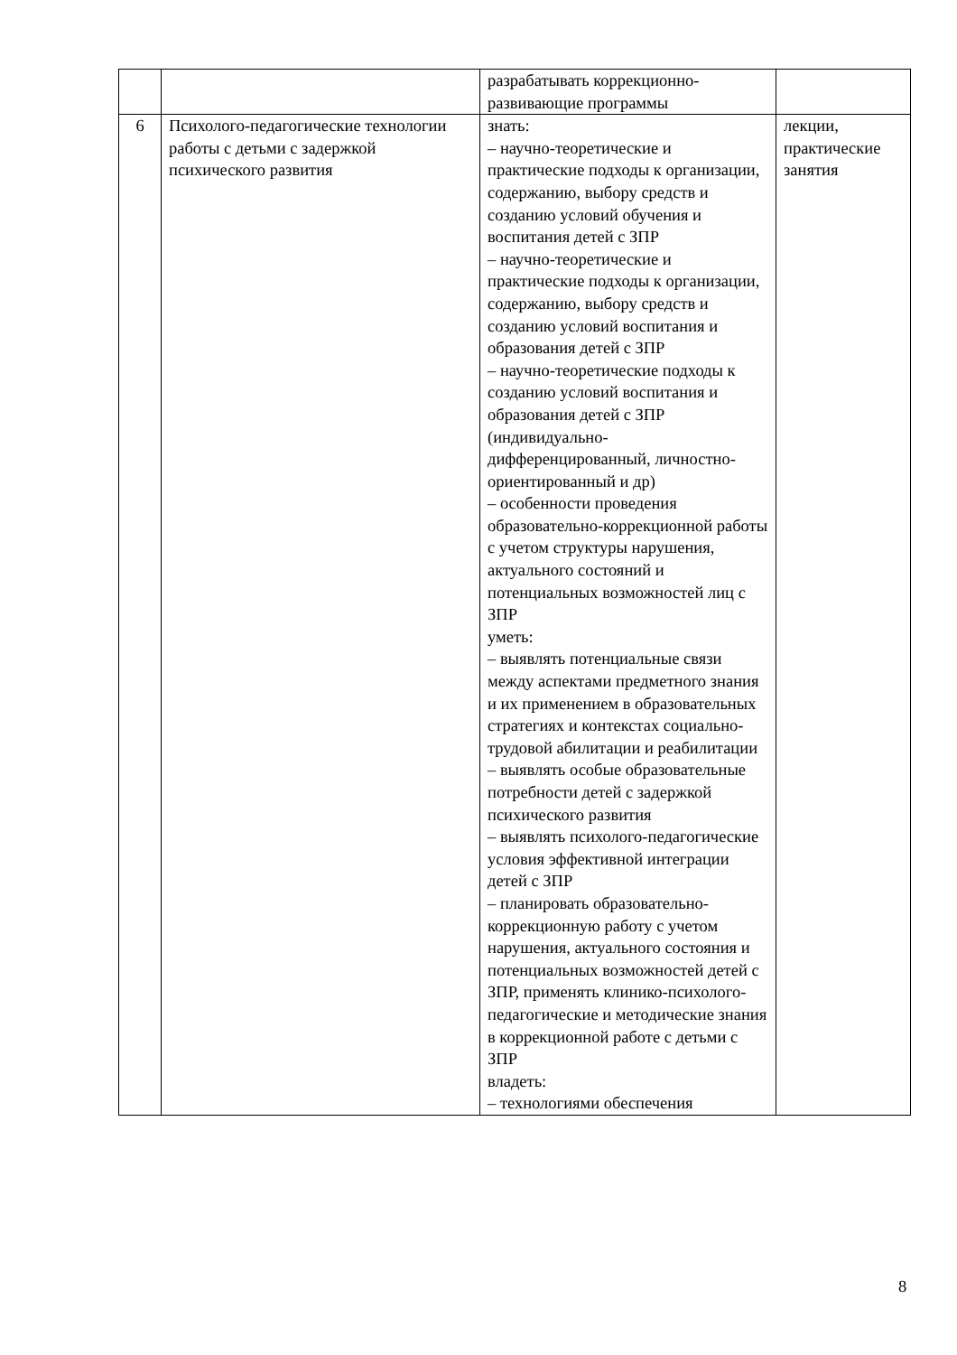| | | разрабатывать коррекционно-развивающие программы | |
| 6 | Психолого-педагогические технологии работы с детьми с задержкой психического развития | знать: – научно-теоретические и практические подходы к организации, содержанию, выбору средств и созданию условий обучения и воспитания детей с ЗПР – научно-теоретические и практические подходы к организации, содержанию, выбору средств и созданию условий воспитания и образования детей с ЗПР – научно-теоретические подходы к созданию условий воспитания и образования детей с ЗПР (индивидуально-дифференцированный, личностно-ориентированный и др) – особенности проведения образовательно-коррекционной работы с учетом структуры нарушения, актуального состояний и потенциальных возможностей лиц с ЗПР уметь: – выявлять потенциальные связи между аспектами предметного знания и их применением в образовательных стратегиях и контекстах социально-трудовой абилитации и реабилитации – выявлять особые образовательные потребности детей с задержкой психического развития – выявлять психолого-педагогические условия эффективной интеграции детей с ЗПР – планировать образовательно-коррекционную работу с учетом нарушения, актуального состояния и потенциальных возможностей детей с ЗПР, применять клинико-психолого-педагогические и методические знания в коррекционной работе с детьми с ЗПР владеть: – технологиями обеспечения | лекции, практические занятия |
8